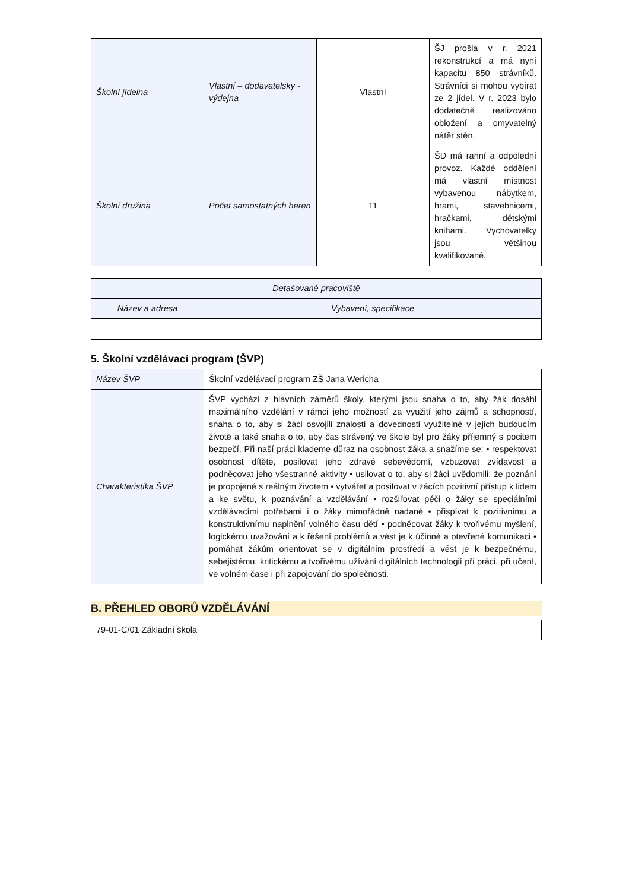| Školní jídelna | Vlastní – dodavatelsky - výdejna | Vlastní | ŠJ prošla v r. 2021 rekonstrukcí a má nyní kapacitu 850 strávníků. Strávníci si mohou vybírat ze 2 jídel. V r. 2023 bylo dodatečně realizováno obložení a omyvatelný nátěr stěn. |
| Školní družina | Počet samostatných heren | 11 | ŠD má ranní a odpolední provoz. Každé oddělení má vlastní místnost vybavenou nábytkem, hrami, stavebnicemi, hračkami, dětskými knihami. Vychovatelky jsou většinou kvalifikované. |
| Detašované pracoviště | |
| --- | --- |
| Název a adresa | Vybavení, specifikace |
5. Školní vzdělávací program (ŠVP)
| Název ŠVP | Školní vzdělávací program ZŠ Jana Wericha |
| Charakteristika ŠVP | ŠVP vychází z hlavních záměrů školy, kterými jsou snaha o to, aby žák dosáhl maximálního vzdělání v rámci jeho možností za využití jeho zájmů a schopností, snaha o to, aby si žáci osvojili znalosti a dovednosti využitelné v jejich budoucím životě a také snaha o to, aby čas strávený ve škole byl pro žáky příjemný s pocitem bezpečí. Při naší práci klademe důraz na osobnost žáka a snažíme se: • respektovat osobnost dítěte, posilovat jeho zdravé sebevědomí, vzbuzovat zvídavost a podněcovat jeho všestranné aktivity • usilovat o to, aby si žáci uvědomili, že poznání je propojené s reálným životem • vytvářet a posilovat v žácích pozitivní přístup k lidem a ke světu, k poznávání a vzdělávání • rozšiřovat péči o žáky se speciálními vzdělávacími potřebami i o žáky mimořádně nadané • přispívat k pozitivnímu a konstruktivnímu naplnění volného času dětí • podněcovat žáky k tvořivému myšlení, logickému uvažování a k řešení problémů a vést je k účinné a otevřené komunikaci • pomáhat žákům orientovat se v digitálním prostředí a vést je k bezpečnému, sebejistému, kritickému a tvořivému užívání digitálních technologií při práci, při učení, ve volném čase i při zapojování do společnosti. |
B. PŘEHLED OBORŮ VZDĚLÁVÁNÍ
| 79-01-C/01 Základní škola |